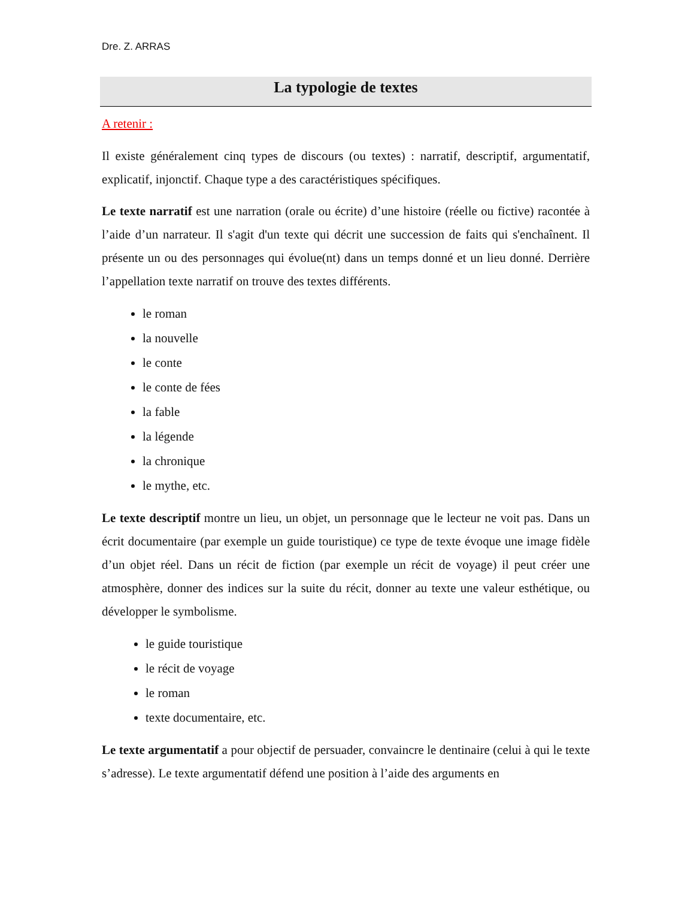Dre. Z. ARRAS
La typologie de textes
A retenir :
Il existe généralement cinq types de discours (ou textes) : narratif, descriptif, argumentatif, explicatif, injonctif. Chaque type a des caractéristiques spécifiques.
Le texte narratif est une narration (orale ou écrite) d’une histoire (réelle ou fictive) racontée à l’aide d’un narrateur. Il s'agit d'un texte qui décrit une succession de faits qui s'enchaînent. Il présente un ou des personnages qui évolue(nt) dans un temps donné et un lieu donné. Derrière l’appellation texte narratif on trouve des textes différents.
le roman
la nouvelle
le conte
le conte de fées
la fable
la légende
la chronique
le mythe, etc.
Le texte descriptif montre un lieu, un objet, un personnage que le lecteur ne voit pas. Dans un écrit documentaire (par exemple un guide touristique) ce type de texte évoque une image fidèle d’un objet réel. Dans un récit de fiction (par exemple un récit de voyage) il peut créer une atmosphère, donner des indices sur la suite du récit, donner au texte une valeur esthétique, ou développer le symbolisme.
le guide touristique
le récit de voyage
le roman
texte documentaire, etc.
Le texte argumentatif a pour objectif de persuader, convaincre le dentinaire (celui à qui le texte s’adresse). Le texte argumentatif défend une position à l’aide des arguments en